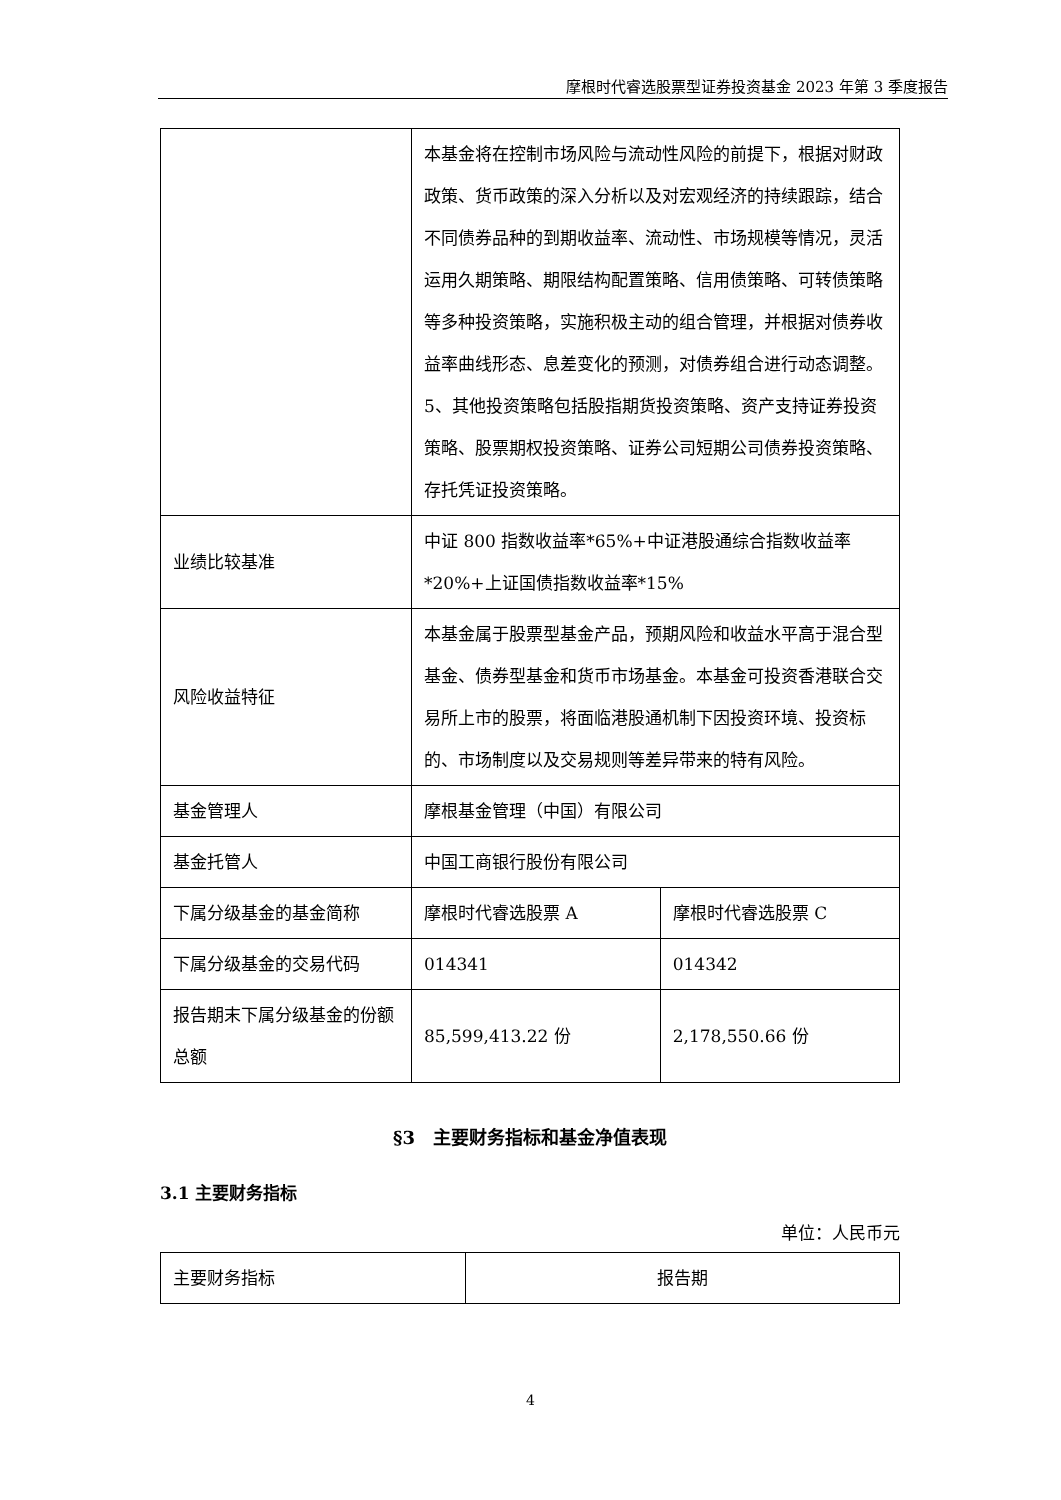摩根时代睿选股票型证券投资基金 2023 年第 3 季度报告
| | 本基金将在控制市场风险与流动性风险的前提下，根据对财政政策、货币政策的深入分析以及对宏观经济的持续跟踪，结合不同债券品种的到期收益率、流动性、市场规模等情况，灵活运用久期策略、期限结构配置策略、信用债策略、可转债策略等多种投资策略，实施积极主动的组合管理，并根据对债券收益率曲线形态、息差变化的预测，对债券组合进行动态调整。 5、其他投资策略包括股指期货投资策略、资产支持证券投资策略、股票期权投资策略、证券公司短期公司债券投资策略、存托凭证投资策略。 | |
| 业绩比较基准 | 中证 800 指数收益率*65%+中证港股通综合指数收益率*20%+上证国债指数收益率*15% | |
| 风险收益特征 | 本基金属于股票型基金产品，预期风险和收益水平高于混合型基金、债券型基金和货币市场基金。本基金可投资香港联合交易所上市的股票，将面临港股通机制下因投资环境、投资标的、市场制度以及交易规则等差异带来的特有风险。 | |
| 基金管理人 | 摩根基金管理（中国）有限公司 | |
| 基金托管人 | 中国工商银行股份有限公司 | |
| 下属分级基金的基金简称 | 摩根时代睿选股票 A | 摩根时代睿选股票 C |
| 下属分级基金的交易代码 | 014341 | 014342 |
| 报告期末下属分级基金的份额总额 | 85,599,413.22 份 | 2,178,550.66 份 |
§3　主要财务指标和基金净值表现
3.1 主要财务指标
单位：人民币元
| 主要财务指标 | 报告期 |
4